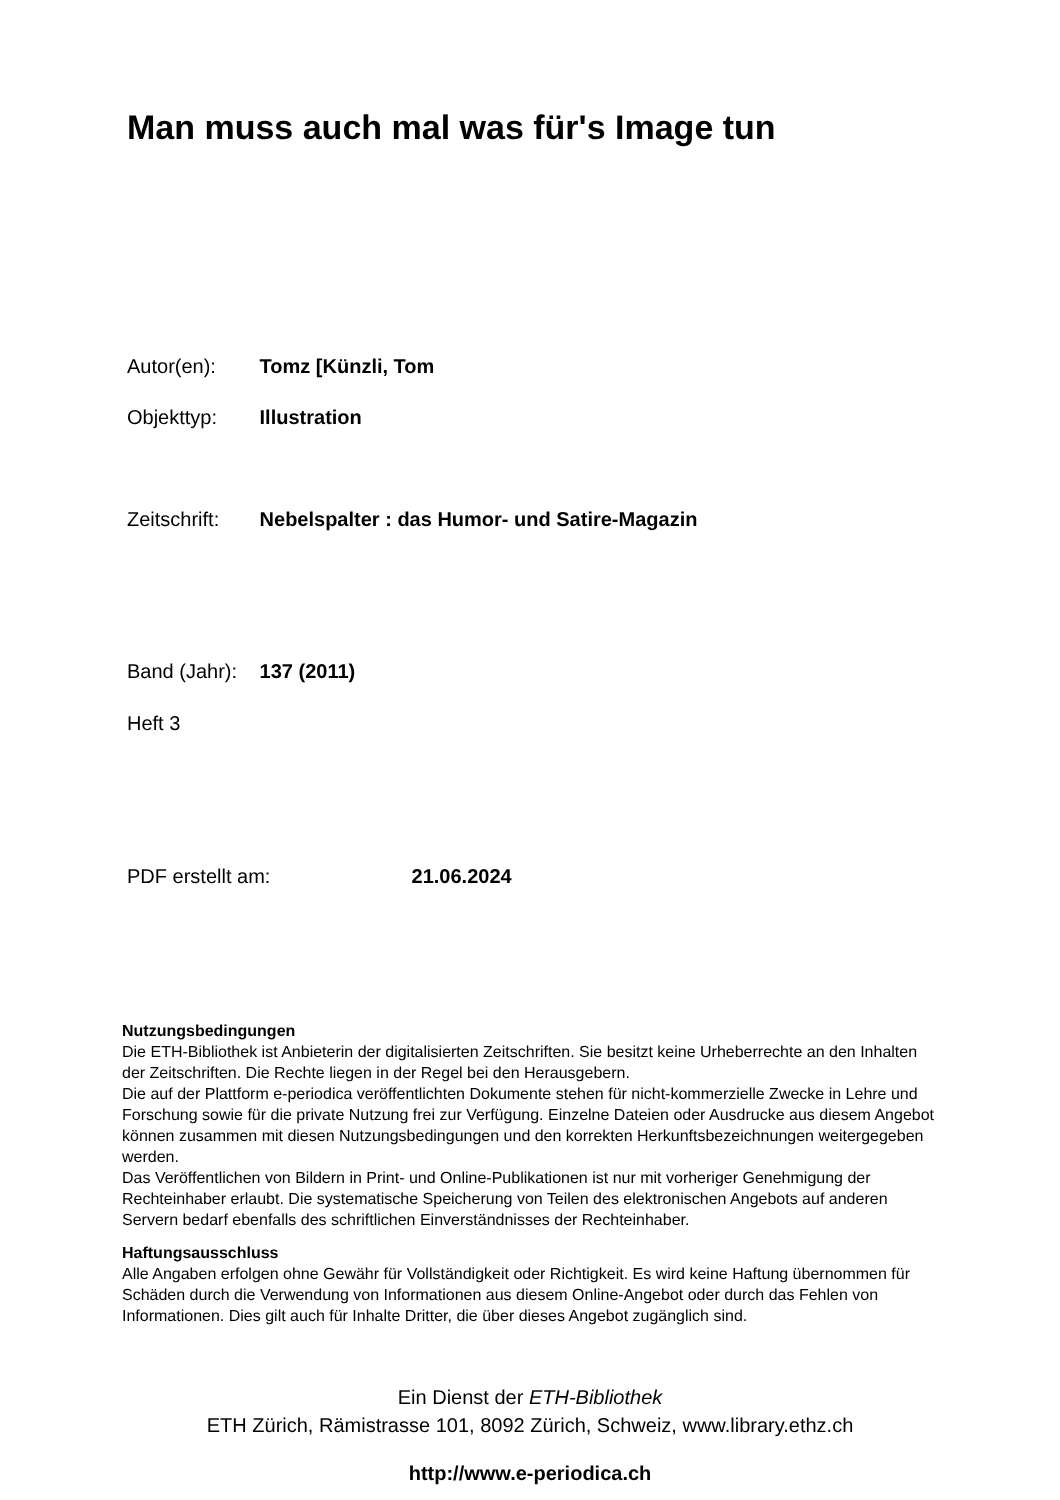Man muss auch mal was für's Image tun
Autor(en): Tomz [Künzli, Tom
Objekttyp: Illustration
Zeitschrift: Nebelspalter : das Humor- und Satire-Magazin
Band (Jahr): 137 (2011)
Heft 3
PDF erstellt am: 21.06.2024
Nutzungsbedingungen
Die ETH-Bibliothek ist Anbieterin der digitalisierten Zeitschriften. Sie besitzt keine Urheberrechte an den Inhalten der Zeitschriften. Die Rechte liegen in der Regel bei den Herausgebern.
Die auf der Plattform e-periodica veröffentlichten Dokumente stehen für nicht-kommerzielle Zwecke in Lehre und Forschung sowie für die private Nutzung frei zur Verfügung. Einzelne Dateien oder Ausdrucke aus diesem Angebot können zusammen mit diesen Nutzungsbedingungen und den korrekten Herkunftsbezeichnungen weitergegeben werden.
Das Veröffentlichen von Bildern in Print- und Online-Publikationen ist nur mit vorheriger Genehmigung der Rechteinhaber erlaubt. Die systematische Speicherung von Teilen des elektronischen Angebots auf anderen Servern bedarf ebenfalls des schriftlichen Einverständnisses der Rechteinhaber.
Haftungsausschluss
Alle Angaben erfolgen ohne Gewähr für Vollständigkeit oder Richtigkeit. Es wird keine Haftung übernommen für Schäden durch die Verwendung von Informationen aus diesem Online-Angebot oder durch das Fehlen von Informationen. Dies gilt auch für Inhalte Dritter, die über dieses Angebot zugänglich sind.
Ein Dienst der ETH-Bibliothek
ETH Zürich, Rämistrasse 101, 8092 Zürich, Schweiz, www.library.ethz.ch
http://www.e-periodica.ch